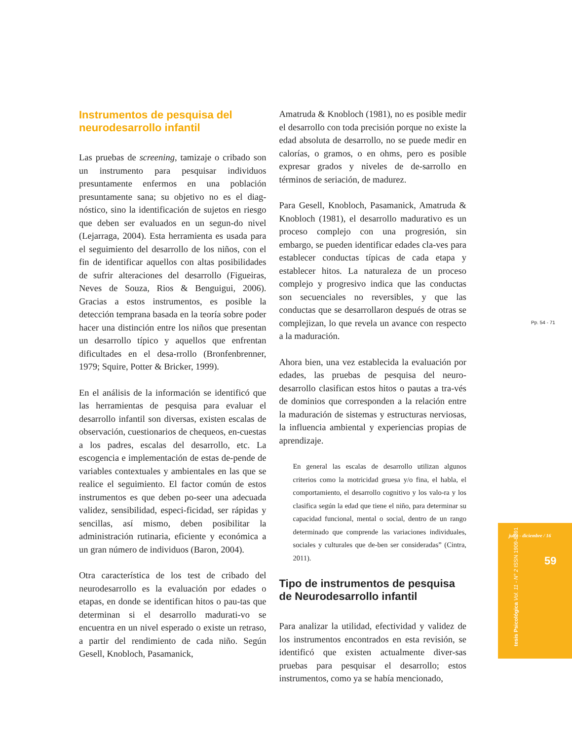Instrumentos de pesquisa del neurodesarrollo infantil
Las pruebas de screening, tamizaje o cribado son un instrumento para pesquisar individuos presuntamente enfermos en una población presuntamente sana; su objetivo no es el diag-nóstico, sino la identificación de sujetos en riesgo que deben ser evaluados en un segun-do nivel (Lejarraga, 2004). Esta herramienta es usada para el seguimiento del desarrollo de los niños, con el fin de identificar aquellos con altas posibilidades de sufrir alteraciones del desarrollo (Figueiras, Neves de Souza, Rios & Benguigui, 2006). Gracias a estos instrumentos, es posible la detección temprana basada en la teoría sobre poder hacer una distinción entre los niños que presentan un desarrollo típico y aquellos que enfrentan dificultades en el desa-rrollo (Bronfenbrenner, 1979; Squire, Potter & Bricker, 1999).
En el análisis de la información se identificó que las herramientas de pesquisa para evaluar el desarrollo infantil son diversas, existen escalas de observación, cuestionarios de chequeos, en-cuestas a los padres, escalas del desarrollo, etc. La escogencia e implementación de estas de-pende de variables contextuales y ambientales en las que se realice el seguimiento. El factor común de estos instrumentos es que deben po-seer una adecuada validez, sensibilidad, especi-ficidad, ser rápidas y sencillas, así mismo, deben posibilitar la administración rutinaria, eficiente y económica a un gran número de individuos (Baron, 2004).
Otra característica de los test de cribado del neurodesarrollo es la evaluación por edades o etapas, en donde se identifican hitos o pau-tas que determinan si el desarrollo madurati-vo se encuentra en un nivel esperado o existe un retraso, a partir del rendimiento de cada niño. Según Gesell, Knobloch, Pasamanick,
Amatruda & Knobloch (1981), no es posible medir el desarrollo con toda precisión porque no existe la edad absoluta de desarrollo, no se puede medir en calorías, o gramos, o en ohms, pero es posible expresar grados y niveles de de-sarrollo en términos de seriación, de madurez.
Para Gesell, Knobloch, Pasamanick, Amatruda & Knobloch (1981), el desarrollo madurativo es un proceso complejo con una progresión, sin embargo, se pueden identificar edades cla-ves para establecer conductas típicas de cada etapa y establecer hitos. La naturaleza de un proceso complejo y progresivo indica que las conductas son secuenciales no reversibles, y que las conductas que se desarrollaron después de otras se complejizan, lo que revela un avance con respecto a la maduración.
Ahora bien, una vez establecida la evaluación por edades, las pruebas de pesquisa del neuro-desarrollo clasifican estos hitos o pautas a tra-vés de dominios que corresponden a la relación entre la maduración de sistemas y estructuras nerviosas, la influencia ambiental y experiencias propias de aprendizaje.
En general las escalas de desarrollo utilizan algunos criterios como la motricidad gruesa y/o fina, el habla, el comportamiento, el desarrollo cognitivo y los valo-ra y los clasifica según la edad que tiene el niño, para determinar su capacidad funcional, mental o social, dentro de un rango determinado que comprende las variaciones individuales, sociales y culturales que de-ben ser consideradas” (Cintra, 2011).
Tipo de instrumentos de pesquisa de Neurodesarrollo infantil
Para analizar la utilidad, efectividad y validez de los instrumentos encontrados en esta revisión, se identificó que existen actualmente diver-sas pruebas para pesquisar el desarrollo; estos instrumentos, como ya se había mencionado,
Pp. 54 - 71
julio - diciembre / 16
59
tesis Psicológica Vol. 11 - N° 2 ISSN 1909-8391